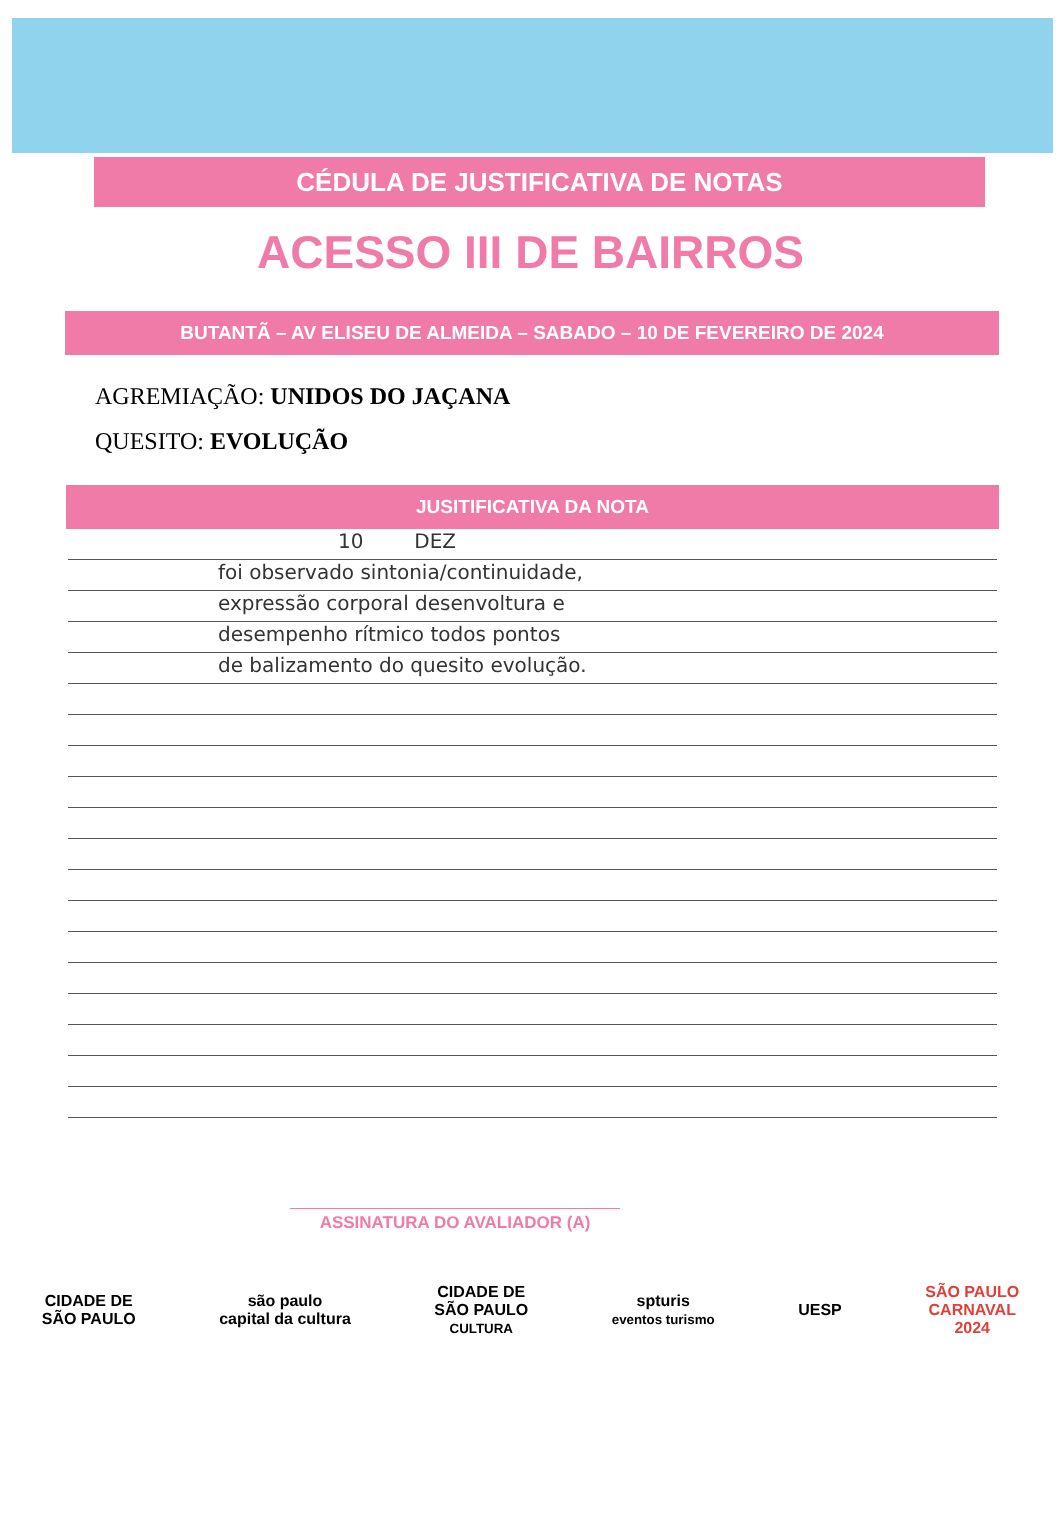CÉDULA DE JUSTIFICATIVA DE NOTAS
ACESSO III DE BAIRROS
BUTANTÃ – AV ELISEU DE ALMEIDA – SABADO – 10 DE FEVEREIRO DE 2024
AGREMIAÇÃO: UNIDOS DO JAÇANA
QUESITO: EVOLUÇÃO
JUSITIFICATIVA DA NOTA
10 DEZ
foi observado sintonia/continuidade,
expressão corporal desenvoltura e
desempenho rítmico todos pontos
de balizamento do quesito evolução.
ASSINATURA DO AVALIADOR (A)
CIDADE DE
SÃO PAULO
são paulo
capital da cultura
CIDADE DE
SÃO PAULO
CULTURA
spturis
eventos turismo
UESP
SÃO PAULO
CARNAVAL
2024